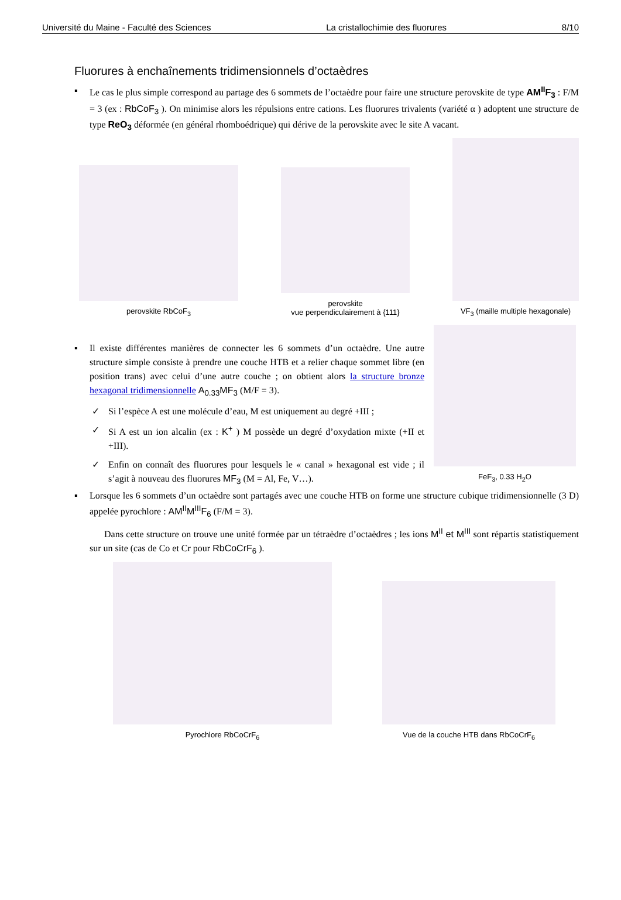Université du Maine - Faculté des Sciences La cristallochimie des fluorures 8/10
Fluorures à enchaînements tridimensionnels d’octaèdres
▪ Le cas le plus simple correspond au partage des 6 sommets de l’octaèdre pour faire une structure perovskite de type AM<sup>II</sup>F<sub>3</sub> : F/M = 3 (ex : RbCoF<sub>3</sub> ). On minimise alors les répulsions entre cations. Les fluorures trivalents (variété α ) adoptent une structure de type ReO<sub>3</sub> déformée (en général rhomboédrique) qui dérive de la perovskite avec le site A vacant.
perovskite RbCoF<sub>3</sub>
perovskite
vue perpendiculairement à {111}
VF<sub>3</sub> (maille multiple hexagonale)
▪ Il existe différentes manières de connecter les 6 sommets d’un octaèdre. Une autre structure simple consiste à prendre une couche HTB et a relier chaque sommet libre (en position trans) avec celui d’une autre couche ; on obtient alors la structure bronze hexagonal tridimensionnelle A<sub>0.33</sub>MF<sub>3</sub> (M/F = 3).
✓ Si l’espèce A est une molécule d’eau, M est uniquement au degré +III ;
✓ Si A est un ion alcalin (ex : K<sup>+</sup> ) M possède un degré d’oxydation mixte (+II et +III).
✓ Enfin on connaît des fluorures pour lesquels le « canal » hexagonal est vide ; il s’agit à nouveau des fluorures MF<sub>3</sub> (M = Al, Fe, V…).
FeF<sub>3</sub>, 0.33 H<sub>2</sub>O
▪ Lorsque les 6 sommets d’un octaèdre sont partagés avec une couche HTB on forme une structure cubique tridimensionnelle (3 D) appelée pyrochlore : AM<sup>II</sup>M<sup>III</sup>F<sub>6</sub> (F/M = 3).
Dans cette structure on trouve une unité formée par un tétraèdre d’octaèdres ; les ions M<sup>II</sup> et M<sup>III</sup> sont répartis statistiquement sur un site (cas de Co et Cr pour RbCoCrF<sub>6</sub> ).
Pyrochlore RbCoCrF<sub>6</sub>
Vue de la couche HTB dans RbCoCrF<sub>6</sub>